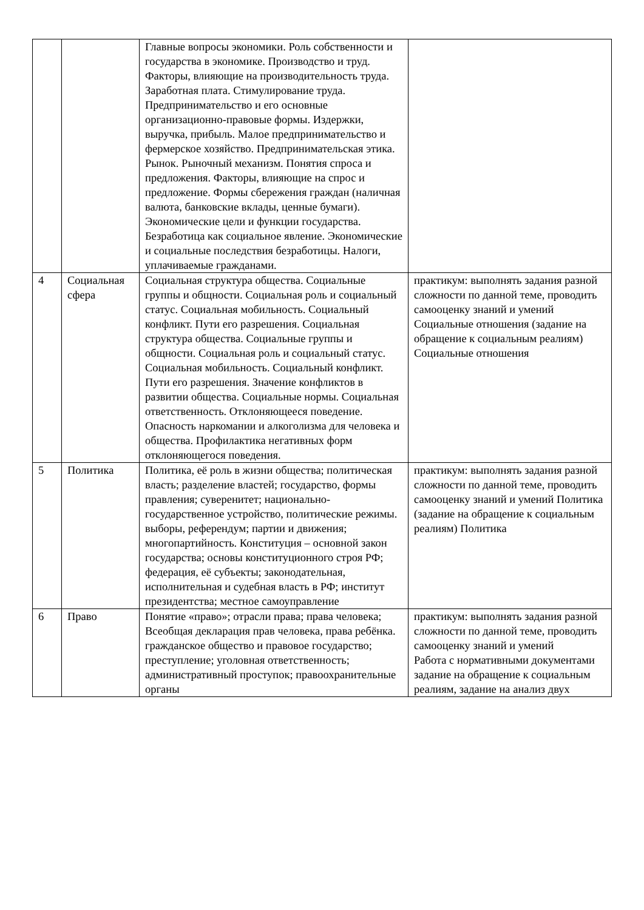| | | Главные вопросы экономики. Роль собственности и государства в экономике. Производство и труд. Факторы, влияющие на производительность труда. Заработная плата. Стимулирование труда. Предпринимательство и его основные организационно-правовые формы. Издержки, выручка, прибыль. Малое предпринимательство и фермерское хозяйство. Предпринимательская этика. Рынок. Рыночный механизм. Понятия спроса и предложения. Факторы, влияющие на спрос и предложение. Формы сбережения граждан (наличная валюта, банковские вклады, ценные бумаги). Экономические цели и функции государства. Безработица как социальное явление. Экономические и социальные последствия безработицы. Налоги, уплачиваемые гражданами. | |
| 4 | Социальная сфера | Социальная структура общества. Социальные группы и общности. Социальная роль и социальный статус. Социальная мобильность. Социальный конфликт. Пути его разрешения. Социальная структура общества. Социальные группы и общности. Социальная роль и социальный статус. Социальная мобильность. Социальный конфликт. Пути его разрешения. Значение конфликтов в развитии общества. Социальные нормы. Социальная ответственность. Отклоняющееся поведение. Опасность наркомании и алкоголизма для человека и общества. Профилактика негативных форм отклоняющегося поведения. | практикум: выполнять задания разной сложности по данной теме, проводить самооценку знаний и умений Социальные отношения (задание на обращение к социальным реалиям) Социальные отношения |
| 5 | Политика | Политика, её роль в жизни общества; политическая власть; разделение властей; государство, формы правления; суверенитет; национально-государственное устройство, политические режимы. выборы, референдум; партии и движения; многопартийность. Конституция – основной закон государства; основы конституционного строя РФ; федерация, её субъекты; законодательная, исполнительная и судебная власть в РФ; институт президентства; местное самоуправление | практикум: выполнять задания разной сложности по данной теме, проводить самооценку знаний и умений Политика (задание на обращение к социальным реалиям) Политика |
| 6 | Право | Понятие «право»; отрасли права; права человека; Всеобщая декларация прав человека, права ребёнка. гражданское общество и правовое государство; преступление; уголовная ответственность; административный проступок; правоохранительные органы | практикум: выполнять задания разной сложности по данной теме, проводить самооценку знаний и умений Работа с нормативными документами задание на обращение к социальным реалиям, задание на анализ двух |